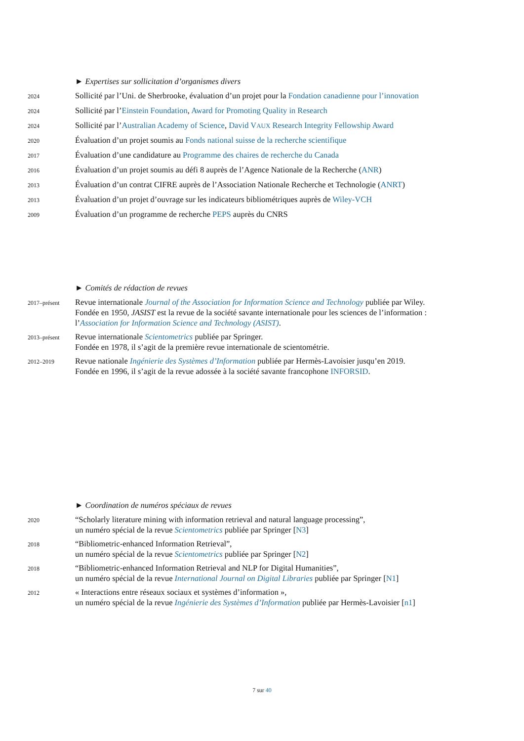► Expertises sur sollicitation d’organismes divers
2024
Sollicité par l’Uni. de Sherbrooke, évaluation d’un projet pour la Fondation canadienne pour l’innovation
2024
Sollicité par l’Einstein Foundation, Award for Promoting Quality in Research
2024
Sollicité par l’Australian Academy of Science, David VAUX Research Integrity Fellowship Award
2020
Évaluation d’un projet soumis au Fonds national suisse de la recherche scientifique
2017
Évaluation d’une candidature au Programme des chaires de recherche du Canada
2016
Évaluation d’un projet soumis au défi 8 auprès de l’Agence Nationale de la Recherche (ANR)
2013
Évaluation d’un contrat CIFRE auprès de l’Association Nationale Recherche et Technologie (ANRT)
2013
Évaluation d’un projet d’ouvrage sur les indicateurs bibliométriques auprès de Wiley-VCH
2009
Évaluation d’un programme de recherche PEPS auprès du CNRS
► Comités de rédaction de revues
2017–présent
Revue internationale Journal of the Association for Information Science and Technology publiée par Wiley.
Fondée en 1950, JASIST est la revue de la société savante internationale pour les sciences de l’information :
l’Association for Information Science and Technology (ASIST).
2013–présent
Revue internationale Scientometrics publiée par Springer.
Fondée en 1978, il s’agit de la première revue internationale de scientométrie.
2012–2019
Revue nationale Ingénierie des Systèmes d’Information publiée par Hermès-Lavoisier jusqu’en 2019.
Fondée en 1996, il s’agit de la revue adossée à la société savante francophone INFORSID.
► Coordination de numéros spéciaux de revues
2020
“Scholarly literature mining with information retrieval and natural language processing”,
un numéro spécial de la revue Scientometrics publiée par Springer [N3]
2018
“Bibliometric-enhanced Information Retrieval”,
un numéro spécial de la revue Scientometrics publiée par Springer [N2]
2018
“Bibliometric-enhanced Information Retrieval and NLP for Digital Humanities”,
un numéro spécial de la revue International Journal on Digital Libraries publiée par Springer [N1]
2012
« Interactions entre réseaux sociaux et systèmes d’information »,
un numéro spécial de la revue Ingénierie des Systèmes d’Information publiée par Hermès-Lavoisier [n1]
7 sur 40